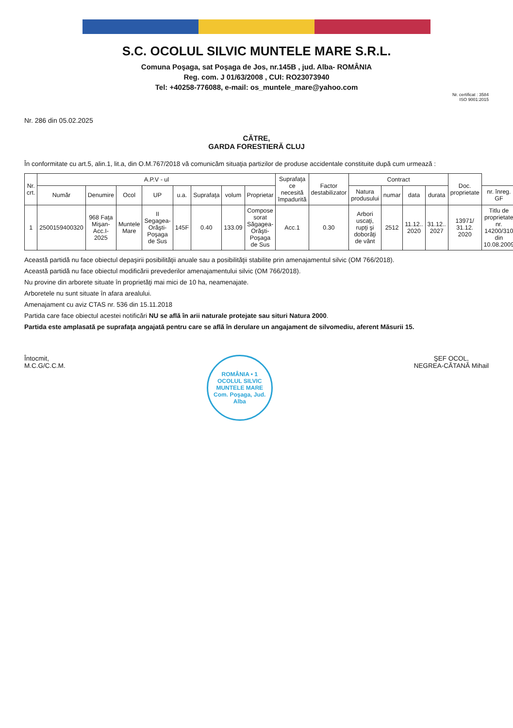S.C. OCOLUL SILVIC MUNTELE MARE S.R.L.
Comuna Poşaga, sat Poşaga de Jos, nr.145B , jud. Alba- ROMÂNIA
Reg. com. J 01/63/2008 , CUI: RO23073940
Tel: +40258-776088, e-mail: os_muntele_mare@yahoo.com
Nr. certificat : 3584
ISO 9001:2015
Nr. 286 din 05.02.2025
CĂTRE,
GARDA FORESTIERĂ CLUJ
În conformitate cu art.5, alin.1, lit.a, din O.M.767/2018 vă comunicăm situaţia partizilor de produse accidentale constituite după cum urmează :
| Nr. crt. | A.P.V - ul | | | | | | | | Suprafaţa ce necesită împadurită | Factor destabilizator | Contract | | | | Doc. proprietate | |
| --- | --- | --- | --- | --- | --- | --- | --- | --- | --- | --- | --- | --- | --- | --- | --- | --- |
| | Număr | Denumire | Ocol | UP | u.a. | Suprafaţa | volum | Proprietar | | | Natura produsului | numar | data | durata | | nr. înreg. GF |
| 1 | 2500159400320 | 968 Faţa Mişan-Acc.I-2025 | Muntele Mare | II Segagea-Orăşti-Poşaga de Sus | 145F | 0.40 | 133.09 | Compose sorat Săgagea-Orăşti-Poşaga de Sus | Acc.1 | 0.30 | Arbori uscaţi, rupţi şi doborâţi de vânt | 2512 | 11.12.. 2020 | 31.12.. 2027 | 13971/ 31.12. 2020 | Titlu de proprietate nr. 14200/310 din 10.08.2009 |
Această partidă nu face obiectul depaşirii posibilităţii anuale sau a posibilităţii stabilite prin amenajamentul silvic (OM 766/2018).
Această partidă nu face obiectul modificării prevederilor amenajamentului silvic (OM 766/2018).
Nu provine din arborete situate în proprietăţi mai mici de 10 ha, neamenajate.
Arboretele nu sunt situate în afara arealului.
Amenajament cu aviz CTAS nr. 536 din 15.11.2018
Partida care face obiectul acestei notificări NU se află în arii naturale protejate sau situri Natura 2000.
Partida este amplasată pe suprafaţa angajată pentru care se află în derulare un angajament de silvomediu, aferent Măsurii 15.
Întocmit,
M.C.G/C.C.M.
ROMÂNIA • 1
OCOLUL SILVIC
MUNTELE MARE
Com. Poşaga, Jud. Alba
ŞEF OCOL,
NEGREA-CĂTANĂ Mihail